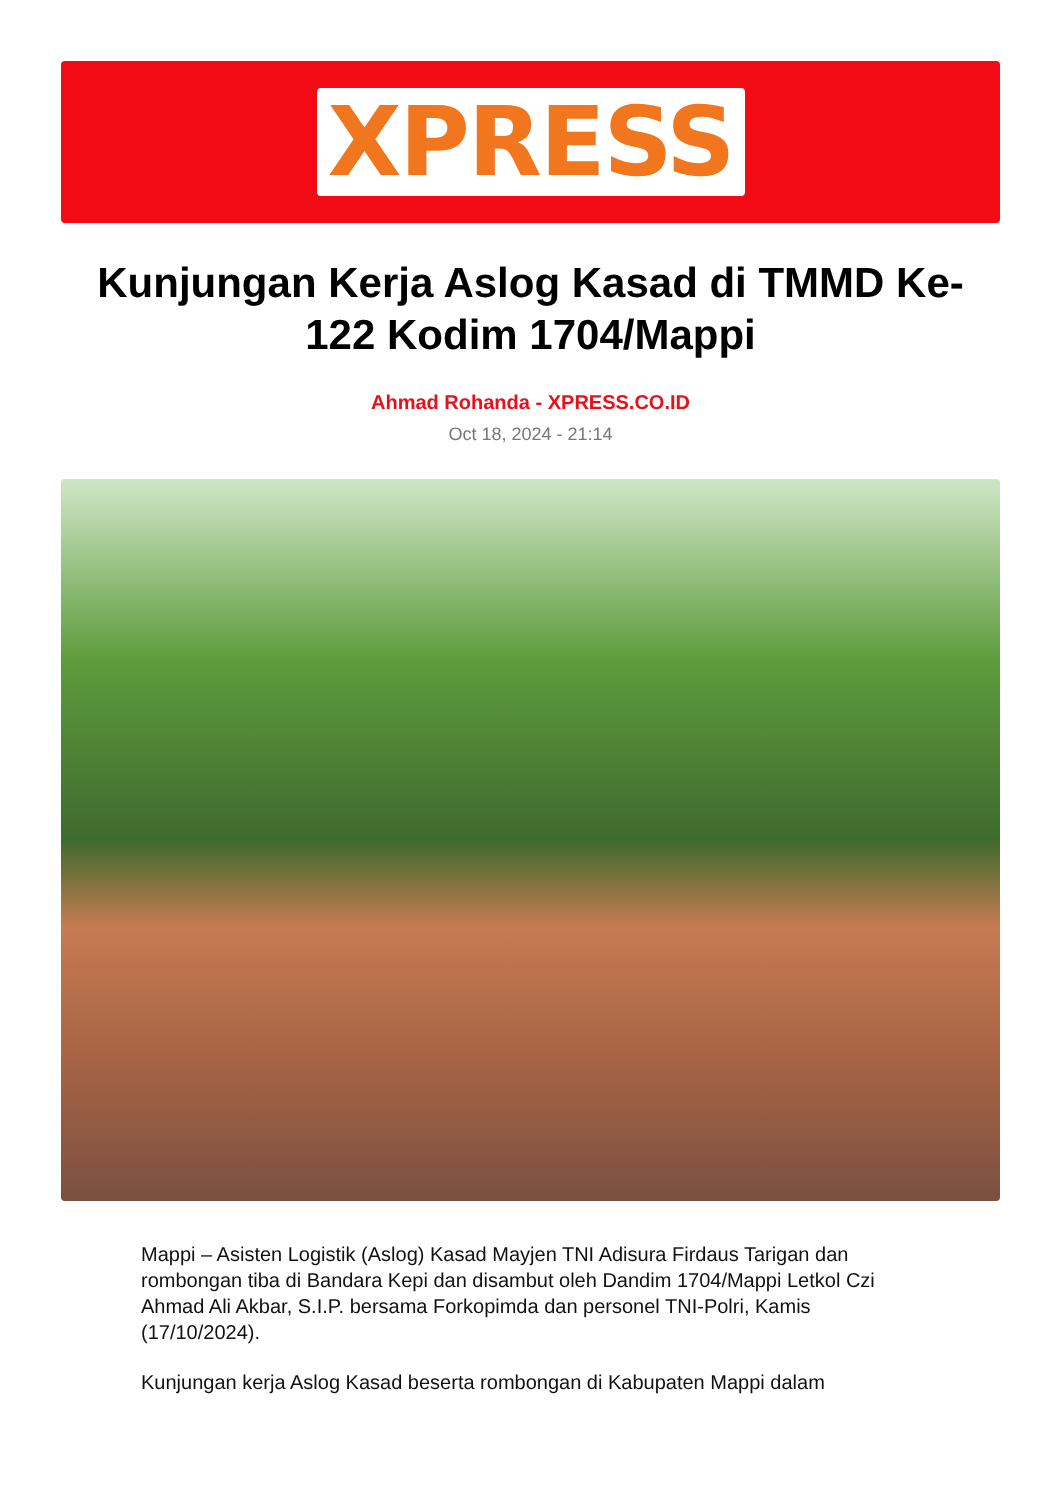XPRESS
Kunjungan Kerja Aslog Kasad di TMMD Ke-122 Kodim 1704/Mappi
Ahmad Rohanda - XPRESS.CO.ID
Oct 18, 2024 - 21:14
Mappi – Asisten Logistik (Aslog) Kasad Mayjen TNI Adisura Firdaus Tarigan dan rombongan tiba di Bandara Kepi dan disambut oleh Dandim 1704/Mappi Letkol Czi Ahmad Ali Akbar, S.I.P. bersama Forkopimda dan personel TNI-Polri, Kamis (17/10/2024).
Kunjungan kerja Aslog Kasad beserta rombongan di Kabupaten Mappi dalam